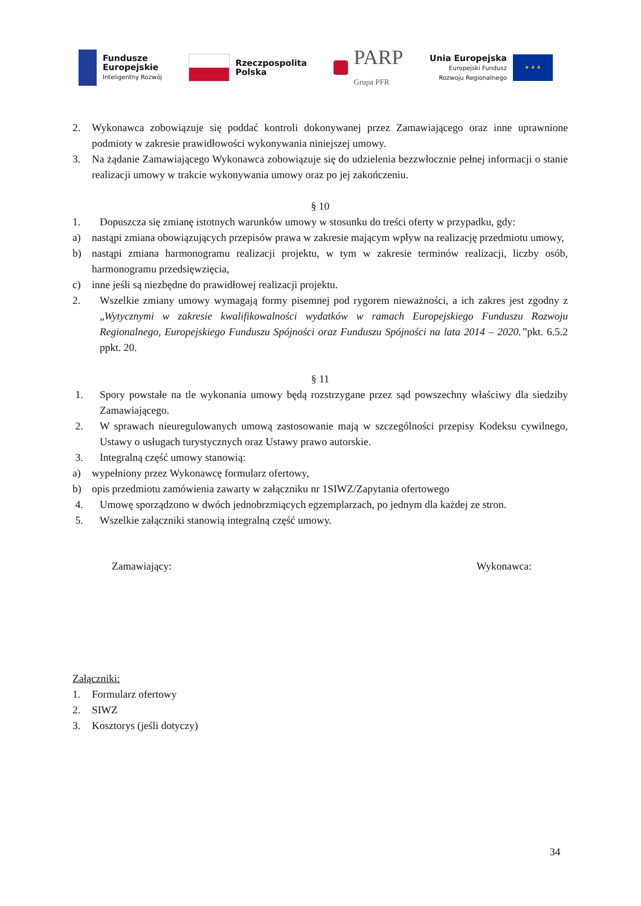Fundusze
Europejskie
Inteligentny Rozwój
Rzeczpospolita
Polska
PARP
Grupa PFR
Unia Europejska
Europejski Fundusz
Rozwoju Regionalnego
★ ★ ★
2. Wykonawca zobowiązuje się poddać kontroli dokonywanej przez Zamawiającego oraz inne uprawnione podmioty w zakresie prawidłowości wykonywania niniejszej umowy.
3. Na żądanie Zamawiającego Wykonawca zobowiązuje się do udzielenia bezzwłocznie pełnej informacji o stanie realizacji umowy w trakcie wykonywania umowy oraz po jej zakończeniu.
§ 10
1. Dopuszcza się zmianę istotnych warunków umowy w stosunku do treści oferty w przypadku, gdy:
a) nastąpi zmiana obowiązujących przepisów prawa w zakresie mającym wpływ na realizację przedmiotu umowy,
b) nastąpi zmiana harmonogramu realizacji projektu, w tym w zakresie terminów realizacji, liczby osób, harmonogramu przedsięwzięcia,
c) inne jeśli są niezbędne do prawidłowej realizacji projektu.
2. Wszelkie zmiany umowy wymagają formy pisemnej pod rygorem nieważności, a ich zakres jest zgodny z „Wytycznymi w zakresie kwalifikowalności wydatków w ramach Europejskiego Funduszu Rozwoju Regionalnego, Europejskiego Funduszu Spójności oraz Funduszu Spójności na lata 2014 – 2020.”pkt. 6.5.2 ppkt. 20.
§ 11
1. Spory powstałe na tle wykonania umowy będą rozstrzygane przez sąd powszechny właściwy dla siedziby Zamawiającego.
2. W sprawach nieuregulowanych umową zastosowanie mają w szczególności przepisy Kodeksu cywilnego, Ustawy o usługach turystycznych oraz Ustawy prawo autorskie.
3. Integralną część umowy stanowią:
a) wypełniony przez Wykonawcę formularz ofertowy,
b) opis przedmiotu zamówienia zawarty w załączniku nr 1SIWZ/Zapytania ofertowego
4. Umowę sporządzono w dwóch jednobrzmiących egzemplarzach, po jednym dla każdej ze stron.
5. Wszelkie załączniki stanowią integralną część umowy.
Zamawiający: Wykonawca:
Załączniki:
1. Formularz ofertowy
2. SIWZ
3. Kosztorys (jeśli dotyczy)
34